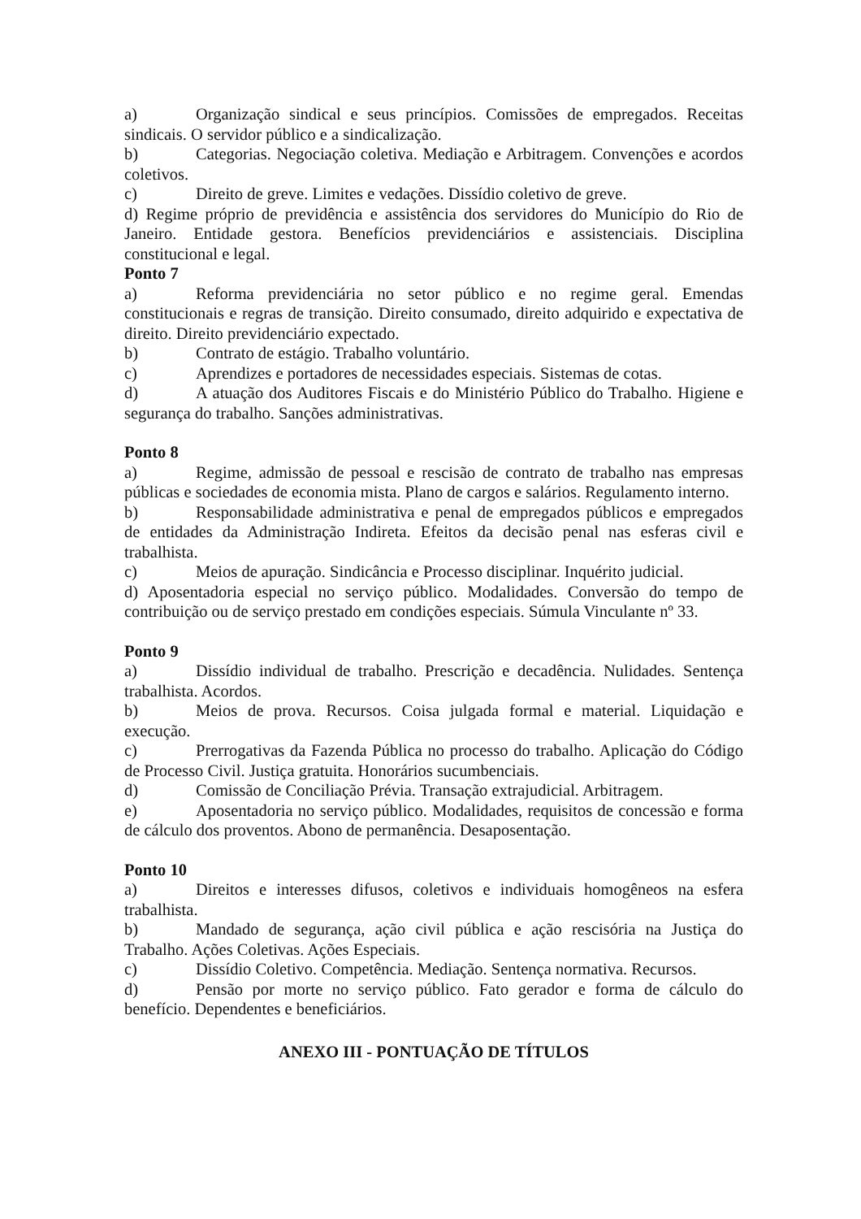a) Organização sindical e seus princípios. Comissões de empregados. Receitas sindicais. O servidor público e a sindicalização.
b) Categorias. Negociação coletiva. Mediação e Arbitragem. Convenções e acordos coletivos.
c) Direito de greve. Limites e vedações. Dissídio coletivo de greve.
d) Regime próprio de previdência e assistência dos servidores do Município do Rio de Janeiro. Entidade gestora. Benefícios previdenciários e assistenciais. Disciplina constitucional e legal.
Ponto 7
a) Reforma previdenciária no setor público e no regime geral. Emendas constitucionais e regras de transição. Direito consumado, direito adquirido e expectativa de direito. Direito previdenciário expectado.
b) Contrato de estágio. Trabalho voluntário.
c) Aprendizes e portadores de necessidades especiais. Sistemas de cotas.
d) A atuação dos Auditores Fiscais e do Ministério Público do Trabalho. Higiene e segurança do trabalho. Sanções administrativas.
Ponto 8
a) Regime, admissão de pessoal e rescisão de contrato de trabalho nas empresas públicas e sociedades de economia mista. Plano de cargos e salários. Regulamento interno.
b) Responsabilidade administrativa e penal de empregados públicos e empregados de entidades da Administração Indireta. Efeitos da decisão penal nas esferas civil e trabalhista.
c) Meios de apuração. Sindicância e Processo disciplinar. Inquérito judicial.
d) Aposentadoria especial no serviço público. Modalidades. Conversão do tempo de contribuição ou de serviço prestado em condições especiais. Súmula Vinculante nº 33.
Ponto 9
a) Dissídio individual de trabalho. Prescrição e decadência. Nulidades. Sentença trabalhista. Acordos.
b) Meios de prova. Recursos. Coisa julgada formal e material. Liquidação e execução.
c) Prerrogativas da Fazenda Pública no processo do trabalho. Aplicação do Código de Processo Civil. Justiça gratuita. Honorários sucumbenciais.
d) Comissão de Conciliação Prévia. Transação extrajudicial. Arbitragem.
e) Aposentadoria no serviço público. Modalidades, requisitos de concessão e forma de cálculo dos proventos. Abono de permanência. Desaposentação.
Ponto 10
a) Direitos e interesses difusos, coletivos e individuais homogêneos na esfera trabalhista.
b) Mandado de segurança, ação civil pública e ação rescisória na Justiça do Trabalho. Ações Coletivas. Ações Especiais.
c) Dissídio Coletivo. Competência. Mediação. Sentença normativa. Recursos.
d) Pensão por morte no serviço público. Fato gerador e forma de cálculo do benefício. Dependentes e beneficiários.
ANEXO III - PONTUAÇÃO DE TÍTULOS